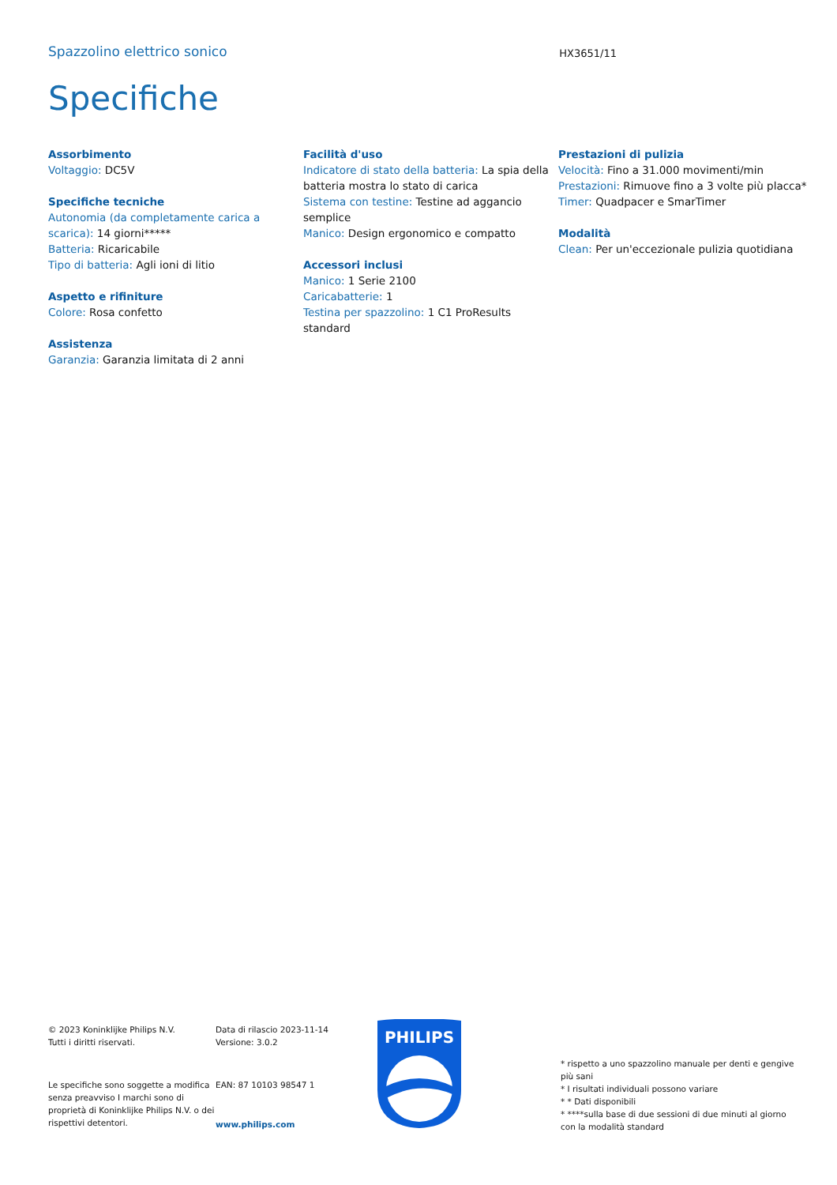Spazzolino elettrico sonico HX3651/11
Specifiche
Assorbimento
Voltaggio: DC5V
Specifiche tecniche
Autonomia (da completamente carica a scarica): 14 giorni*****
Batteria: Ricaricabile
Tipo di batteria: Agli ioni di litio
Aspetto e rifiniture
Colore: Rosa confetto
Assistenza
Garanzia: Garanzia limitata di 2 anni
Facilità d'uso
Indicatore di stato della batteria: La spia della batteria mostra lo stato di carica
Sistema con testine: Testine ad aggancio semplice
Manico: Design ergonomico e compatto
Accessori inclusi
Manico: 1 Serie 2100
Caricabatterie: 1
Testina per spazzolino: 1 C1 ProResults standard
Prestazioni di pulizia
Velocità: Fino a 31.000 movimenti/min
Prestazioni: Rimuove fino a 3 volte più placca*
Timer: Quadpacer e SmarTimer
Modalità
Clean: Per un'eccezionale pulizia quotidiana
© 2023 Koninklijke Philips N.V.
Tutti i diritti riservati.
Le specifiche sono soggette a modifica senza preavviso I marchi sono di proprietà di Koninklijke Philips N.V. o dei rispettivi detentori.
Data di rilascio 2023-11-14
Versione: 3.0.2
EAN: 87 10103 98547 1
www.philips.com
PHILIPS
* rispetto a uno spazzolino manuale per denti e gengive più sani
* I risultati individuali possono variare
* * Dati disponibili
* ****sulla base di due sessioni di due minuti al giorno con la modalità standard